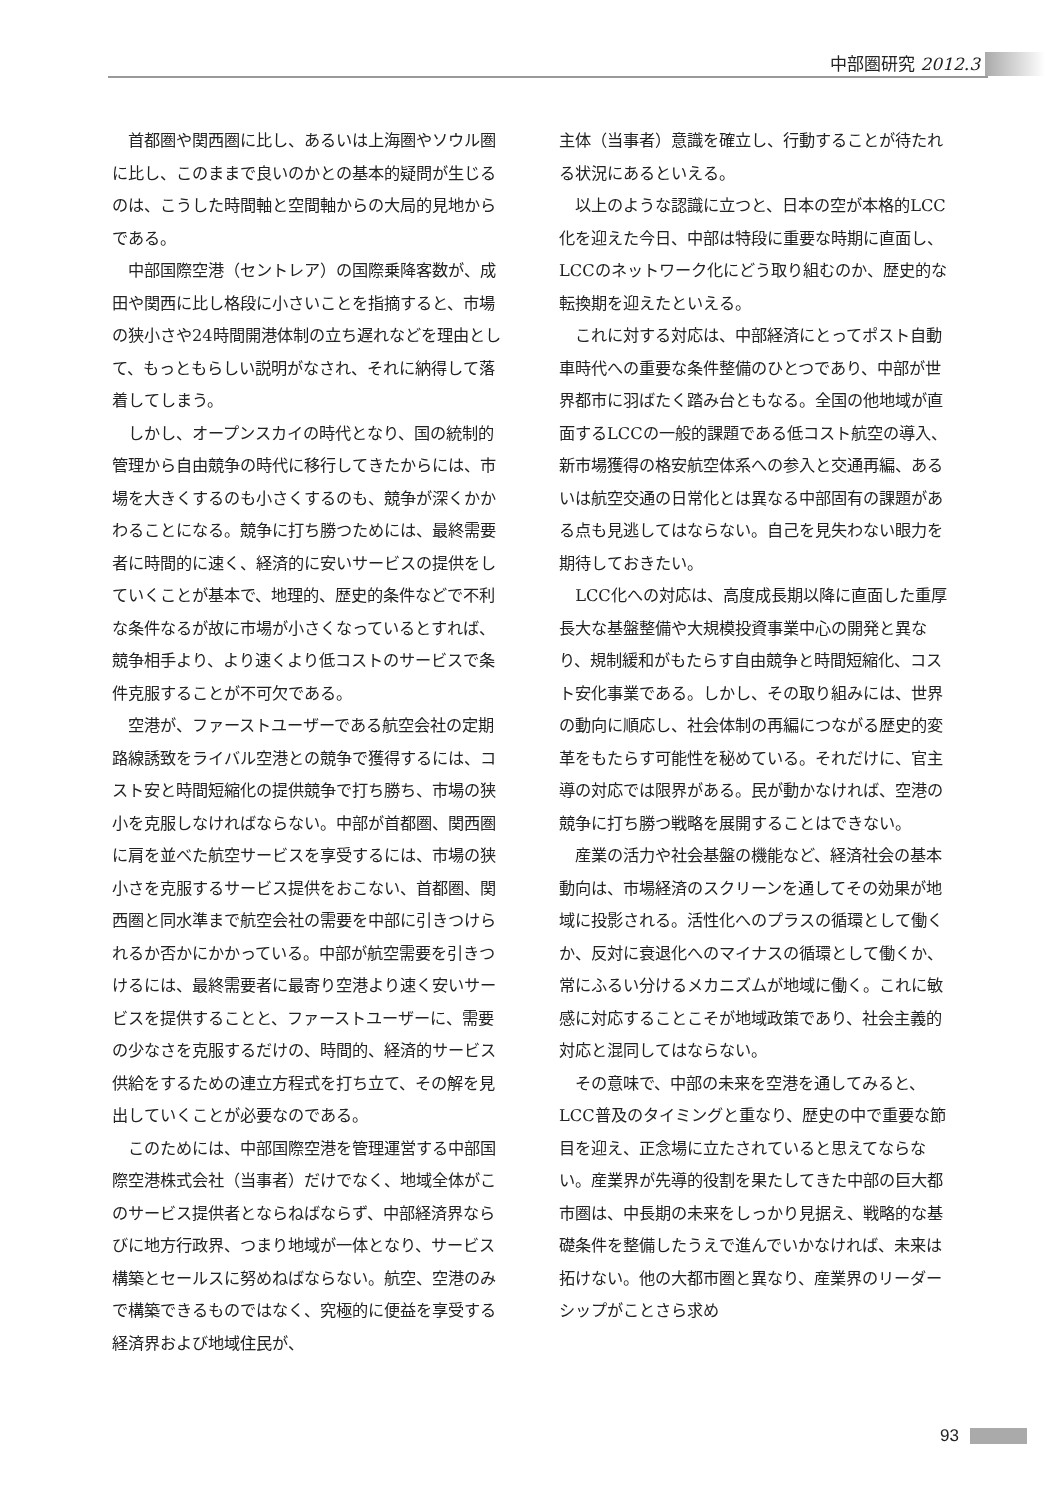中部圏研究 2012.3
首都圏や関西圏に比し、あるいは上海圏やソウル圏に比し、このままで良いのかとの基本的疑問が生じるのは、こうした時間軸と空間軸からの大局的見地からである。
中部国際空港（セントレア）の国際乗降客数が、成田や関西に比し格段に小さいことを指摘すると、市場の狭小さや24時間開港体制の立ち遅れなどを理由として、もっともらしい説明がなされ、それに納得して落着してしまう。
しかし、オープンスカイの時代となり、国の統制的管理から自由競争の時代に移行してきたからには、市場を大きくするのも小さくするのも、競争が深くかかわることになる。競争に打ち勝つためには、最終需要者に時間的に速く、経済的に安いサービスの提供をしていくことが基本で、地理的、歴史的条件などで不利な条件なるが故に市場が小さくなっているとすれば、競争相手より、より速くより低コストのサービスで条件克服することが不可欠である。
空港が、ファーストユーザーである航空会社の定期路線誘致をライバル空港との競争で獲得するには、コスト安と時間短縮化の提供競争で打ち勝ち、市場の狭小を克服しなければならない。中部が首都圏、関西圏に肩を並べた航空サービスを享受するには、市場の狭小さを克服するサービス提供をおこない、首都圏、関西圏と同水準まで航空会社の需要を中部に引きつけられるか否かにかかっている。中部が航空需要を引きつけるには、最終需要者に最寄り空港より速く安いサービスを提供することと、ファーストユーザーに、需要の少なさを克服するだけの、時間的、経済的サービス供給をするための連立方程式を打ち立て、その解を見出していくことが必要なのである。
このためには、中部国際空港を管理運営する中部国際空港株式会社（当事者）だけでなく、地域全体がこのサービス提供者とならねばならず、中部経済界ならびに地方行政界、つまり地域が一体となり、サービス構築とセールスに努めねばならない。航空、空港のみで構築できるものではなく、究極的に便益を享受する経済界および地域住民が、
主体（当事者）意識を確立し、行動することが待たれる状況にあるといえる。
以上のような認識に立つと、日本の空が本格的LCC化を迎えた今日、中部は特段に重要な時期に直面し、LCCのネットワーク化にどう取り組むのか、歴史的な転換期を迎えたといえる。
これに対する対応は、中部経済にとってポスト自動車時代への重要な条件整備のひとつであり、中部が世界都市に羽ばたく踏み台ともなる。全国の他地域が直面するLCCの一般的課題である低コスト航空の導入、新市場獲得の格安航空体系への参入と交通再編、あるいは航空交通の日常化とは異なる中部固有の課題がある点も見逃してはならない。自己を見失わない眼力を期待しておきたい。
LCC化への対応は、高度成長期以降に直面した重厚長大な基盤整備や大規模投資事業中心の開発と異なり、規制緩和がもたらす自由競争と時間短縮化、コスト安化事業である。しかし、その取り組みには、世界の動向に順応し、社会体制の再編につながる歴史的変革をもたらす可能性を秘めている。それだけに、官主導の対応では限界がある。民が動かなければ、空港の競争に打ち勝つ戦略を展開することはできない。
産業の活力や社会基盤の機能など、経済社会の基本動向は、市場経済のスクリーンを通してその効果が地域に投影される。活性化へのプラスの循環として働くか、反対に衰退化へのマイナスの循環として働くか、常にふるい分けるメカニズムが地域に働く。これに敏感に対応することこそが地域政策であり、社会主義的対応と混同してはならない。
その意味で、中部の未来を空港を通してみると、LCC普及のタイミングと重なり、歴史の中で重要な節目を迎え、正念場に立たされていると思えてならない。産業界が先導的役割を果たしてきた中部の巨大都市圏は、中長期の未来をしっかり見据え、戦略的な基礎条件を整備したうえで進んでいかなければ、未来は拓けない。他の大都市圏と異なり、産業界のリーダーシップがことさら求め
93